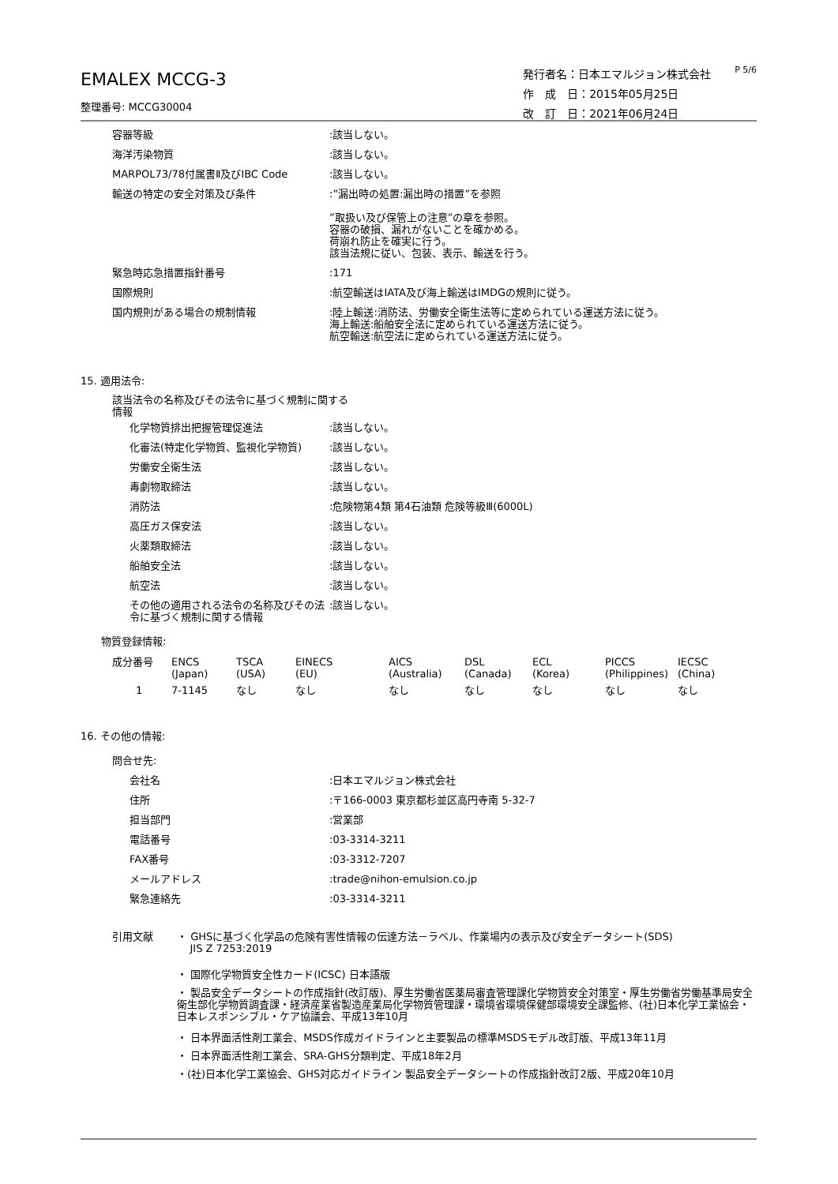EMALEX MCCG-3
整理番号: MCCG30004
発行者名：日本エマルジョン株式会社
作　成　日：2015年05月25日
改　訂　日：2021年06月24日
P 5/6
| 容器等級 | :該当しない。 |
| 海洋汚染物質 | :該当しない。 |
| MARPOL73/78付属書Ⅱ及びIBC Code | :該当しない。 |
| 輸送の特定の安全対策及び条件 | :”漏出時の処置:漏出時の措置”を参照 ”取扱い及び保管上の注意”の章を参照。 容器の破損、漏れがないことを確かめる。 荷崩れ防止を確実に行う。 該当法規に従い、包装、表示、輸送を行う。 |
| 緊急時応急措置指針番号 | :171 |
| 国際規則 | :航空輸送はIATA及び海上輸送はIMDGの規則に従う。 |
| 国内規則がある場合の規制情報 | :陸上輸送:消防法、労働安全衛生法等に定められている運送方法に従う。 海上輸送:船舶安全法に定められている運送方法に従う。 航空輸送:航空法に定められている運送方法に従う。 |
15. 適用法令:
該当法令の名称及びその法令に基づく規制に関する情報
| 化学物質排出把握管理促進法 | :該当しない。 |
| 化審法(特定化学物質、監視化学物質) | :該当しない。 |
| 労働安全衛生法 | :該当しない。 |
| 毒劇物取締法 | :該当しない。 |
| 消防法 | :危険物第4類 第4石油類 危険等級Ⅲ(6000L) |
| 高圧ガス保安法 | :該当しない。 |
| 火薬類取締法 | :該当しない。 |
| 船舶安全法 | :該当しない。 |
| 航空法 | :該当しない。 |
| その他の適用される法令の名称及びその法令に基づく規制に関する情報 | :該当しない。 |
物質登録情報:
| 成分番号 | ENCS (Japan) | TSCA (USA) | EINECS (EU) | AICS (Australia) | DSL (Canada) | ECL (Korea) | PICCS (Philippines) | IECSC (China) |
| 1 | 7-1145 | なし | なし | なし | なし | なし | なし | なし |
16. その他の情報:
問合せ先:
| 会社名 | :日本エマルジョン株式会社 |
| 住所 | :〒166-0003 東京都杉並区高円寺南 5-32-7 |
| 担当部門 | :営業部 |
| 電話番号 | :03-3314-3211 |
| FAX番号 | :03-3312-7207 |
| メールアドレス | :trade@nihon-emulsion.co.jp |
| 緊急連絡先 | :03-3314-3211 |
| 引用文献 | ・ GHSに基づく化学品の危険有害性情報の伝達方法－ラベル、作業場内の表示及び安全データシート(SDS) JIS Z 7253:2019 |
| | ・ 国際化学物質安全性カード(ICSC) 日本語版 |
| | ・ 製品安全データシートの作成指針(改訂版)、厚生労働省医薬局審査管理課化学物質安全対策室・厚生労働省労働基準局安全衛生部化学物質調査課・経済産業省製造産業局化学物質管理課・環境省環境保健部環境安全課監修、(社)日本化学工業協会・日本レスポンシブル・ケア協議会、平成13年10月 |
| | ・ 日本界面活性剤工業会、MSDS作成ガイドラインと主要製品の標準MSDSモデル改訂版、平成13年11月 |
| | ・ 日本界面活性剤工業会、SRA-GHS分類判定、平成18年2月 |
| | ・(社)日本化学工業協会、GHS対応ガイドライン 製品安全データシートの作成指針改訂2版、平成20年10月 |